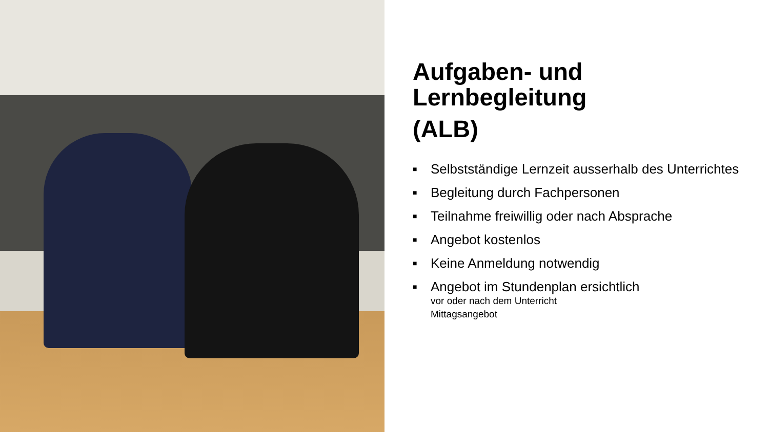Aufgaben- und
Lernbegleitung
(ALB)
■ Selbstständige Lernzeit ausserhalb des Unterrichtes
■ Begleitung durch Fachpersonen
■ Teilnahme freiwillig oder nach Absprache
■ Angebot kostenlos
■ Keine Anmeldung notwendig
■ Angebot im Stundenplan ersichtlich
vor oder nach dem Unterricht
Mittagsangebot